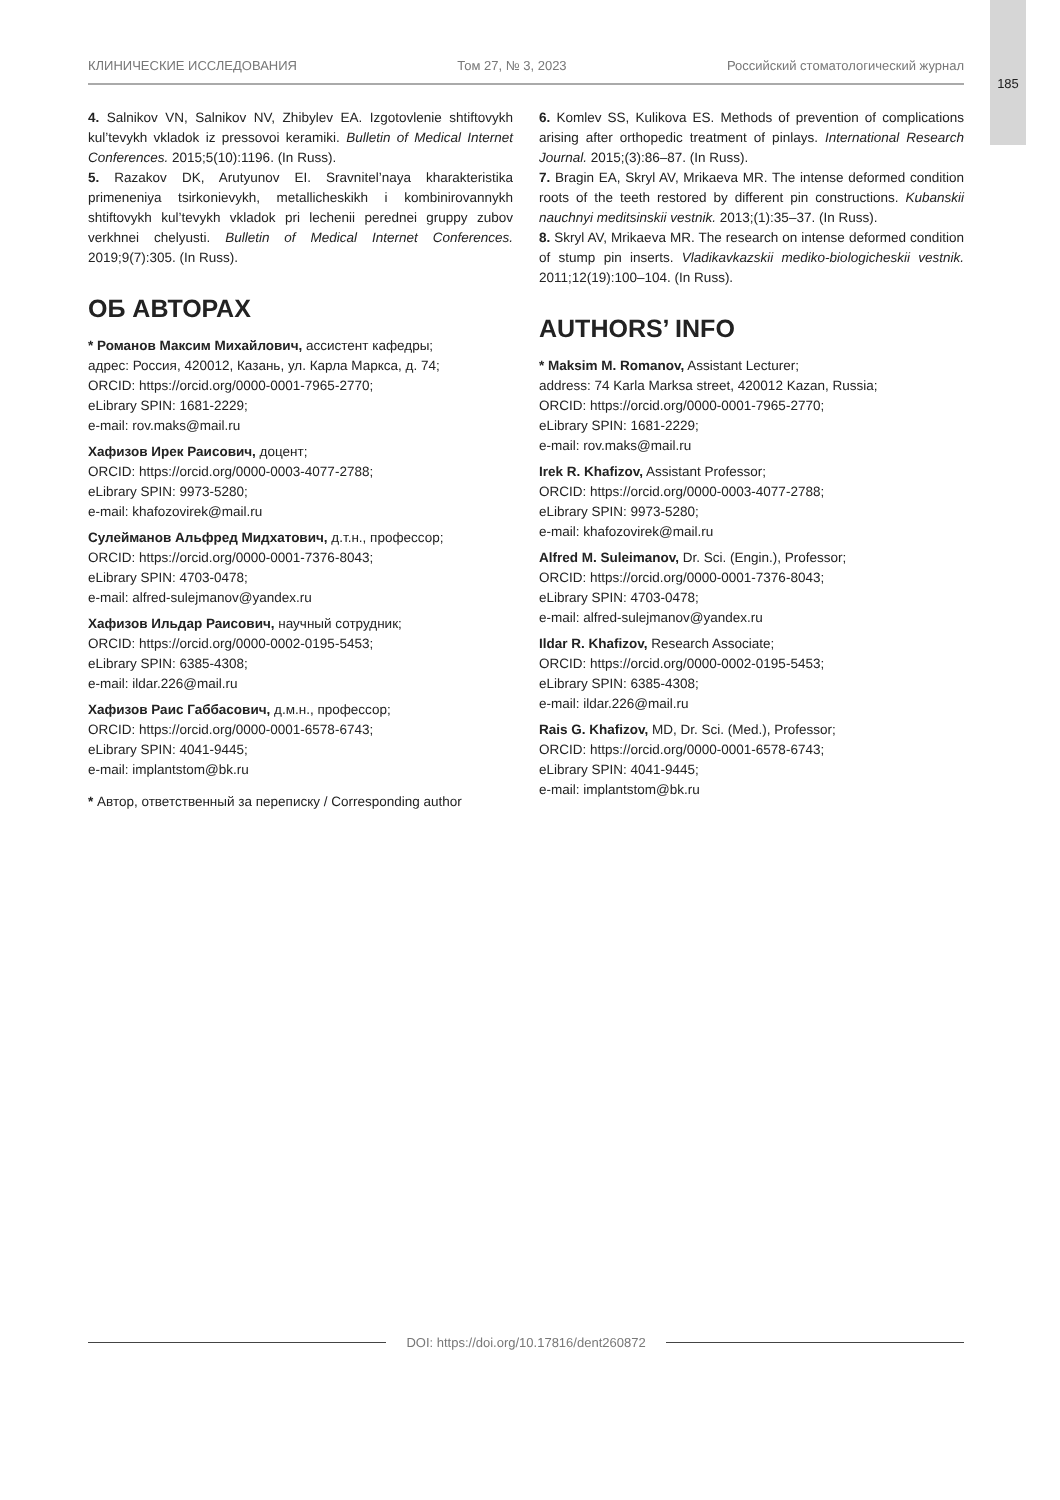185
КЛИНИЧЕСКИЕ ИССЛЕДОВАНИЯ Том 27, № 3, 2023 Российский стоматологический журнал
4. Salnikov VN, Salnikov NV, Zhibylev EA. Izgotovlenie shtiftovykh kul’tevykh vkladok iz pressovoi keramiki. Bulletin of Medical Internet Conferences. 2015;5(10):1196. (In Russ).
5. Razakov DK, Arutyunov EI. Sravnitel’naya kharakteristika primeneniya tsirkonievykh, metallicheskikh i kombinirovannykh shtiftovykh kul’tevykh vkladok pri lechenii perednei gruppy zubov verkhnei chelyusti. Bulletin of Medical Internet Conferences. 2019;9(7):305. (In Russ).
ОБ АВТОРАХ
* Романов Максим Михайлович, ассистент кафедры;
адрес: Россия, 420012, Казань, ул. Карла Маркса, д. 74;
ORCID: https://orcid.org/0000-0001-7965-2770;
eLibrary SPIN: 1681-2229;
e-mail: rov.maks@mail.ru
Хафизов Ирек Раисович, доцент;
ORCID: https://orcid.org/0000-0003-4077-2788;
eLibrary SPIN: 9973-5280;
e-mail: khafozovirek@mail.ru
Сулейманов Альфред Мидхатович, д.т.н., профессор;
ORCID: https://orcid.org/0000-0001-7376-8043;
eLibrary SPIN: 4703-0478;
e-mail: alfred-sulejmanov@yandex.ru
Хафизов Ильдар Раисович, научный сотрудник;
ORCID: https://orcid.org/0000-0002-0195-5453;
eLibrary SPIN: 6385-4308;
e-mail: ildar.226@mail.ru
Хафизов Раис Габбасович, д.м.н., профессор;
ORCID: https://orcid.org/0000-0001-6578-6743;
eLibrary SPIN: 4041-9445;
e-mail: implantstom@bk.ru
* Автор, ответственный за переписку / Corresponding author
6. Komlev SS, Kulikova ES. Methods of prevention of complications arising after orthopedic treatment of pinlays. International Research Journal. 2015;(3):86–87. (In Russ).
7. Bragin EA, Skryl AV, Mrikaeva MR. The intense deformed condition roots of the teeth restored by different pin constructions. Kubanskii nauchnyi meditsinskii vestnik. 2013;(1):35–37. (In Russ).
8. Skryl AV, Mrikaeva MR. The research on intense deformed condition of stump pin inserts. Vladikavkazskii mediko-biologicheskii vestnik. 2011;12(19):100–104. (In Russ).
AUTHORS’ INFO
* Maksim M. Romanov, Assistant Lecturer;
address: 74 Karla Marksa street, 420012 Kazan, Russia;
ORCID: https://orcid.org/0000-0001-7965-2770;
eLibrary SPIN: 1681-2229;
e-mail: rov.maks@mail.ru
Irek R. Khafizov, Assistant Professor;
ORCID: https://orcid.org/0000-0003-4077-2788;
eLibrary SPIN: 9973-5280;
e-mail: khafozovirek@mail.ru
Alfred M. Suleimanov, Dr. Sci. (Engin.), Professor;
ORCID: https://orcid.org/0000-0001-7376-8043;
eLibrary SPIN: 4703-0478;
e-mail: alfred-sulejmanov@yandex.ru
Ildar R. Khafizov, Research Associate;
ORCID: https://orcid.org/0000-0002-0195-5453;
eLibrary SPIN: 6385-4308;
e-mail: ildar.226@mail.ru
Rais G. Khafizov, MD, Dr. Sci. (Med.), Professor;
ORCID: https://orcid.org/0000-0001-6578-6743;
eLibrary SPIN: 4041-9445;
e-mail: implantstom@bk.ru
DOI: https://doi.org/10.17816/dent260872